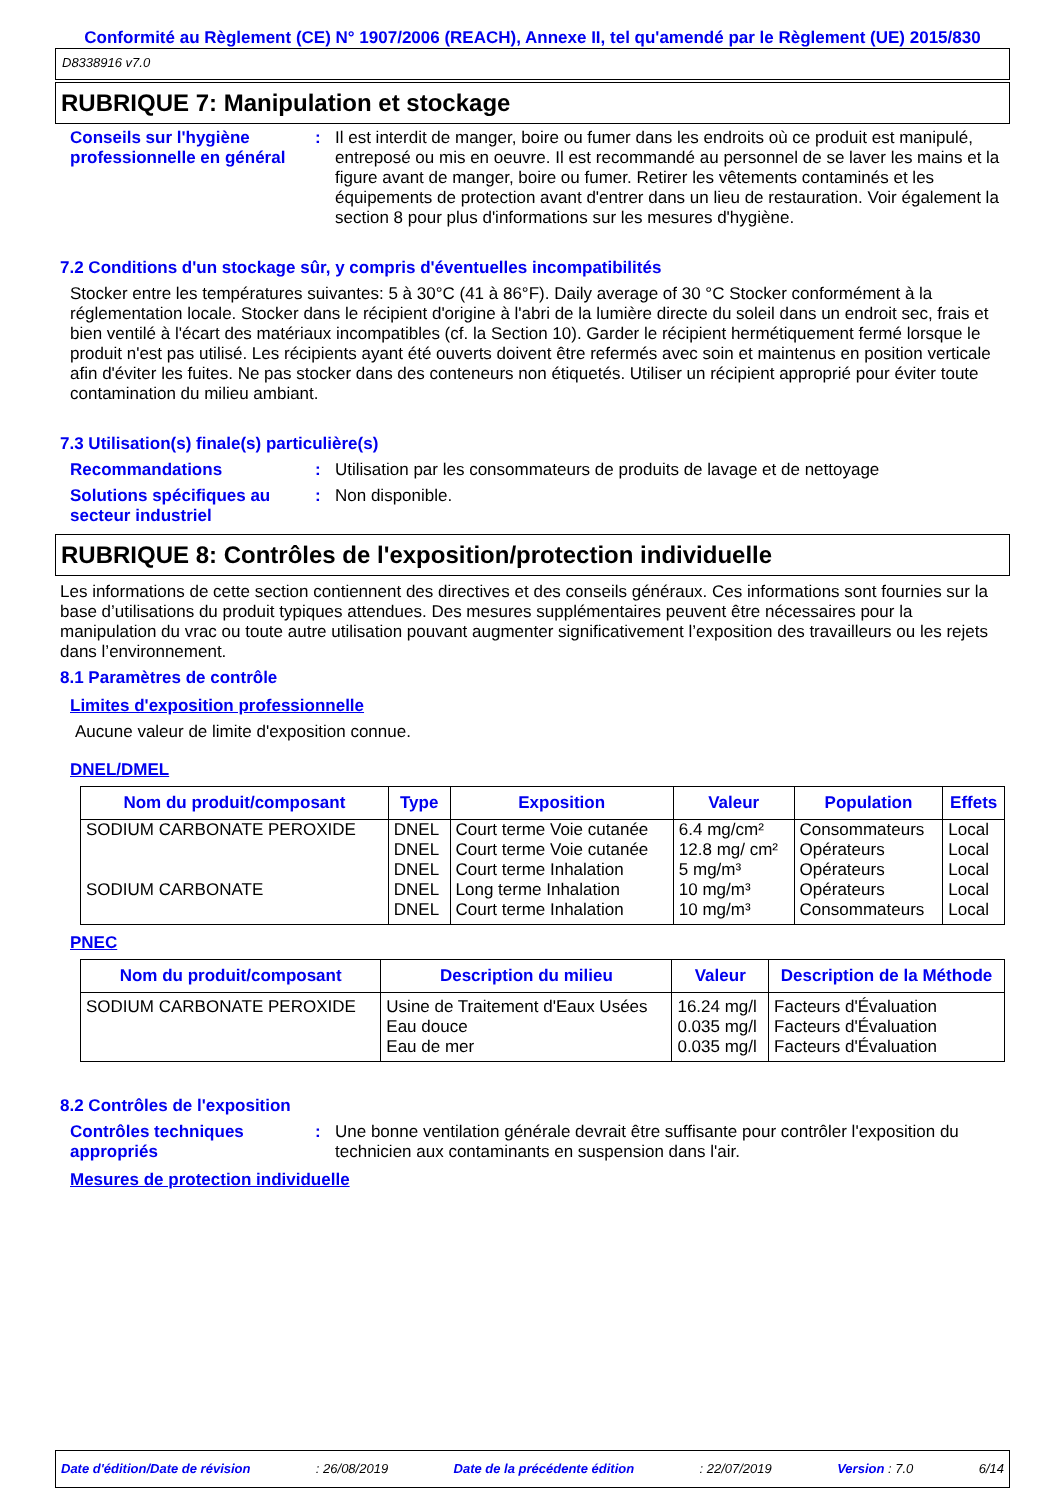Conformité au Règlement (CE) N° 1907/2006 (REACH), Annexe II, tel qu'amendé par le Règlement (UE) 2015/830
D8338916 v7.0
RUBRIQUE 7: Manipulation et stockage
Conseils sur l'hygiène professionnelle en général
: Il est interdit de manger, boire ou fumer dans les endroits où ce produit est manipulé, entreposé ou mis en oeuvre. Il est recommandé au personnel de se laver les mains et la figure avant de manger, boire ou fumer. Retirer les vêtements contaminés et les équipements de protection avant d'entrer dans un lieu de restauration. Voir également la section 8 pour plus d'informations sur les mesures d'hygiène.
7.2 Conditions d'un stockage sûr, y compris d'éventuelles incompatibilités
Stocker entre les températures suivantes: 5 à 30°C (41 à 86°F). Daily average of 30 °C Stocker conformément à la réglementation locale. Stocker dans le récipient d'origine à l'abri de la lumière directe du soleil dans un endroit sec, frais et bien ventilé à l'écart des matériaux incompatibles (cf. la Section 10). Garder le récipient hermétiquement fermé lorsque le produit n'est pas utilisé. Les récipients ayant été ouverts doivent être refermés avec soin et maintenus en position verticale afin d'éviter les fuites. Ne pas stocker dans des conteneurs non étiquetés. Utiliser un récipient approprié pour éviter toute contamination du milieu ambiant.
7.3 Utilisation(s) finale(s) particulière(s)
Recommandations : Utilisation par les consommateurs de produits de lavage et de nettoyage
Solutions spécifiques au secteur industriel
: Non disponible.
RUBRIQUE 8: Contrôles de l'exposition/protection individuelle
Les informations de cette section contiennent des directives et des conseils généraux. Ces informations sont fournies sur la base d’utilisations du produit typiques attendues. Des mesures supplémentaires peuvent être nécessaires pour la manipulation du vrac ou toute autre utilisation pouvant augmenter significativement l’exposition des travailleurs ou les rejets dans l’environnement.
8.1 Paramètres de contrôle
Limites d'exposition professionnelle
Aucune valeur de limite d'exposition connue.
DNEL/DMEL
| Nom du produit/composant | Type | Exposition | Valeur | Population | Effets |
| --- | --- | --- | --- | --- | --- |
| SODIUM CARBONATE PEROXIDE | DNEL | Court terme Voie cutanée | 6.4 mg/cm² | Consommateurs | Local |
| | DNEL | Court terme Voie cutanée | 12.8 mg/ cm² | Opérateurs | Local |
| | DNEL | Court terme Inhalation | 5 mg/m³ | Opérateurs | Local |
| SODIUM CARBONATE | DNEL | Long terme Inhalation | 10 mg/m³ | Opérateurs | Local |
| | DNEL | Court terme Inhalation | 10 mg/m³ | Consommateurs | Local |
PNEC
| Nom du produit/composant | Description du milieu | Valeur | Description de la Méthode |
| --- | --- | --- | --- |
| SODIUM CARBONATE PEROXIDE | Usine de Traitement d'Eaux Usées | 16.24 mg/l | Facteurs d'Évaluation |
| | Eau douce | 0.035 mg/l | Facteurs d'Évaluation |
| | Eau de mer | 0.035 mg/l | Facteurs d'Évaluation |
8.2 Contrôles de l'exposition
Contrôles techniques appropriés
: Une bonne ventilation générale devrait être suffisante pour contrôler l'exposition du technicien aux contaminants en suspension dans l'air.
Mesures de protection individuelle
Date d'édition/Date de révision: 26/08/2019 Date de la précédente édition: 22/07/2019 Version : 7.0 6/14